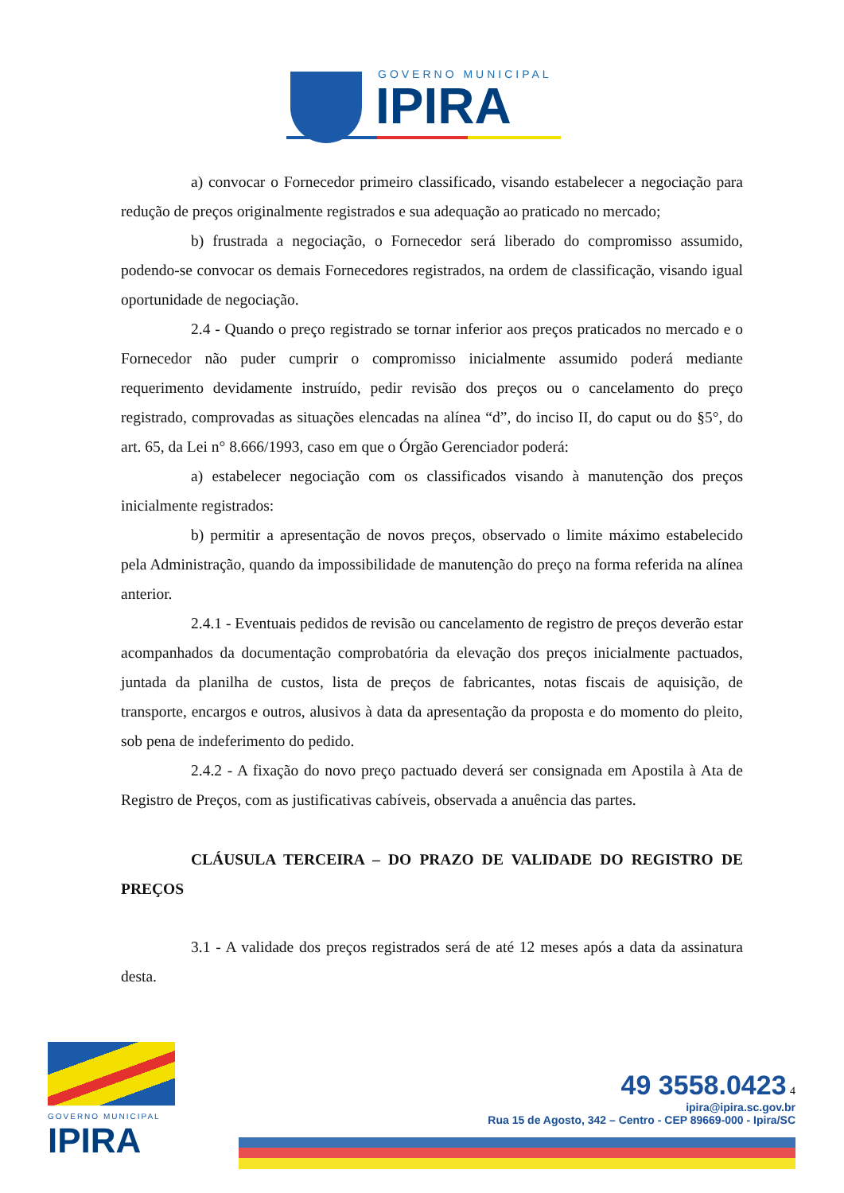GOVERNO MUNICIPAL
IPIRA
a) convocar o Fornecedor primeiro classificado, visando estabelecer a negociação para redução de preços originalmente registrados e sua adequação ao praticado no mercado;
b) frustrada a negociação, o Fornecedor será liberado do compromisso assumido, podendo-se convocar os demais Fornecedores registrados, na ordem de classificação, visando igual oportunidade de negociação.
2.4 - Quando o preço registrado se tornar inferior aos preços praticados no mercado e o Fornecedor não puder cumprir o compromisso inicialmente assumido poderá mediante requerimento devidamente instruído, pedir revisão dos preços ou o cancelamento do preço registrado, comprovadas as situações elencadas na alínea “d”, do inciso II, do caput ou do §5°, do art. 65, da Lei n° 8.666/1993, caso em que o Órgão Gerenciador poderá:
a) estabelecer negociação com os classificados visando à manutenção dos preços inicialmente registrados:
b) permitir a apresentação de novos preços, observado o limite máximo estabelecido pela Administração, quando da impossibilidade de manutenção do preço na forma referida na alínea anterior.
2.4.1 - Eventuais pedidos de revisão ou cancelamento de registro de preços deverão estar acompanhados da documentação comprobatória da elevação dos preços inicialmente pactuados, juntada da planilha de custos, lista de preços de fabricantes, notas fiscais de aquisição, de transporte, encargos e outros, alusivos à data da apresentação da proposta e do momento do pleito, sob pena de indeferimento do pedido.
2.4.2 - A fixação do novo preço pactuado deverá ser consignada em Apostila à Ata de Registro de Preços, com as justificativas cabíveis, observada a anuência das partes.
CLÁUSULA TERCEIRA – DO PRAZO DE VALIDADE DO REGISTRO DE PREÇOS
3.1 - A validade dos preços registrados será de até 12 meses após a data da assinatura desta.
GOVERNO MUNICIPAL
IPIRA
49 3558.0423 4
ipira@ipira.sc.gov.br
Rua 15 de Agosto, 342 – Centro - CEP 89669-000 - Ipira/SC